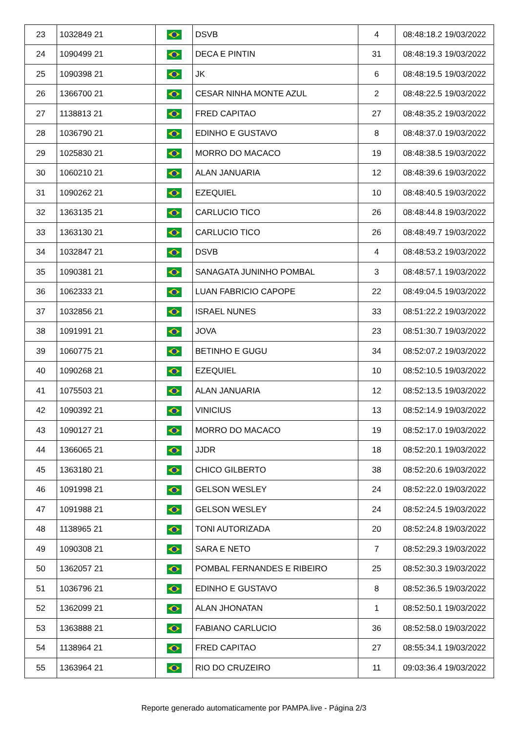| 23 | 1032849 21 | | DSVB | 4 | 08:48:18.2 19/03/2022 |
| 24 | 1090499 21 | | DECA E PINTIN | 31 | 08:48:19.3 19/03/2022 |
| 25 | 1090398 21 | | JK | 6 | 08:48:19.5 19/03/2022 |
| 26 | 1366700 21 | | CESAR NINHA MONTE AZUL | 2 | 08:48:22.5 19/03/2022 |
| 27 | 1138813 21 | | FRED CAPITAO | 27 | 08:48:35.2 19/03/2022 |
| 28 | 1036790 21 | | EDINHO E GUSTAVO | 8 | 08:48:37.0 19/03/2022 |
| 29 | 1025830 21 | | MORRO DO MACACO | 19 | 08:48:38.5 19/03/2022 |
| 30 | 1060210 21 | | ALAN JANUARIA | 12 | 08:48:39.6 19/03/2022 |
| 31 | 1090262 21 | | EZEQUIEL | 10 | 08:48:40.5 19/03/2022 |
| 32 | 1363135 21 | | CARLUCIO TICO | 26 | 08:48:44.8 19/03/2022 |
| 33 | 1363130 21 | | CARLUCIO TICO | 26 | 08:48:49.7 19/03/2022 |
| 34 | 1032847 21 | | DSVB | 4 | 08:48:53.2 19/03/2022 |
| 35 | 1090381 21 | | SANAGATA JUNINHO POMBAL | 3 | 08:48:57.1 19/03/2022 |
| 36 | 1062333 21 | | LUAN FABRICIO CAPOPE | 22 | 08:49:04.5 19/03/2022 |
| 37 | 1032856 21 | | ISRAEL NUNES | 33 | 08:51:22.2 19/03/2022 |
| 38 | 1091991 21 | | JOVA | 23 | 08:51:30.7 19/03/2022 |
| 39 | 1060775 21 | | BETINHO E GUGU | 34 | 08:52:07.2 19/03/2022 |
| 40 | 1090268 21 | | EZEQUIEL | 10 | 08:52:10.5 19/03/2022 |
| 41 | 1075503 21 | | ALAN JANUARIA | 12 | 08:52:13.5 19/03/2022 |
| 42 | 1090392 21 | | VINICIUS | 13 | 08:52:14.9 19/03/2022 |
| 43 | 1090127 21 | | MORRO DO MACACO | 19 | 08:52:17.0 19/03/2022 |
| 44 | 1366065 21 | | JJDR | 18 | 08:52:20.1 19/03/2022 |
| 45 | 1363180 21 | | CHICO GILBERTO | 38 | 08:52:20.6 19/03/2022 |
| 46 | 1091998 21 | | GELSON WESLEY | 24 | 08:52:22.0 19/03/2022 |
| 47 | 1091988 21 | | GELSON WESLEY | 24 | 08:52:24.5 19/03/2022 |
| 48 | 1138965 21 | | TONI AUTORIZADA | 20 | 08:52:24.8 19/03/2022 |
| 49 | 1090308 21 | | SARA E NETO | 7 | 08:52:29.3 19/03/2022 |
| 50 | 1362057 21 | | POMBAL FERNANDES E RIBEIRO | 25 | 08:52:30.3 19/03/2022 |
| 51 | 1036796 21 | | EDINHO E GUSTAVO | 8 | 08:52:36.5 19/03/2022 |
| 52 | 1362099 21 | | ALAN JHONATAN | 1 | 08:52:50.1 19/03/2022 |
| 53 | 1363888 21 | | FABIANO CARLUCIO | 36 | 08:52:58.0 19/03/2022 |
| 54 | 1138964 21 | | FRED CAPITAO | 27 | 08:55:34.1 19/03/2022 |
| 55 | 1363964 21 | | RIO DO CRUZEIRO | 11 | 09:03:36.4 19/03/2022 |
Reporte generado automaticamente por PAMPA.live - Página 2/3